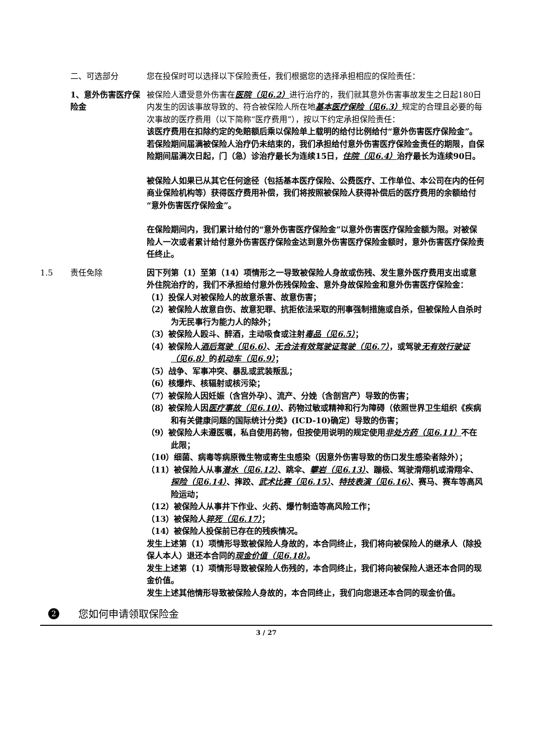二、可选部分 您在投保时可以选择以下保险责任，我们根据您的选择承担相应的保险责任：
1、意外伤害医疗保险金
被保险人遭受意外伤害在医院（见6.2）进行治疗的，我们就其意外伤害事故发生之日起180日内发生的因该事故导致的、符合被保险人所在地基本医疗保险（见6.3）规定的合理且必要的每次事故的医疗费用（以下简称“医疗费用”），按以下约定承担保险责任：
该医疗费用在扣除约定的免赔额后乘以保险单上载明的给付比例给付“意外伤害医疗保险金”。
若保险期间届满被保险人治疗仍未结束的，我们承担给付意外伤害医疗保险金责任的期限，自保险期间届满次日起，门（急）诊治疗最长为连续15日，住院（见6.4）治疗最长为连续90日。
被保险人如果已从其它任何途径（包括基本医疗保险、公费医疗、工作单位、本公司在内的任何商业保险机构等）获得医疗费用补偿，我们将按照被保险人获得补偿后的医疗费用的余额给付“意外伤害医疗保险金”。
在保险期间内，我们累计给付的“意外伤害医疗保险金”以意外伤害医疗保险金额为限。对被保险人一次或者累计给付意外伤害医疗保险金达到意外伤害医疗保险金额时，意外伤害医疗保险责任终止。
1.5 责任免除 因下列第（1）至第（14）项情形之一导致被保险人身故或伤残、发生意外医疗费用支出或意外住院治疗的，我们不承担给付意外伤残保险金、意外身故保险金和意外伤害医疗保险金：
（1）投保人对被保险人的故意杀害、故意伤害；
（2）被保险人故意自伤、故意犯罪、抗拒依法采取的刑事强制措施或自杀，但被保险人自杀时为无民事行为能力人的除外；
（3）被保险人殴斗、醉酒，主动吸食或注射毒品（见6.5）；
（4）被保险人酒后驾驶（见6.6）、无合法有效驾驶证驾驶（见6.7），或驾驶无有效行驶证（见6.8）的机动车（见6.9）；
（5）战争、军事冲突、暴乱或武装叛乱；
（6）核爆炸、核辐射或核污染；
（7）被保险人因妊娠（含宫外孕）、流产、分娩（含剖宫产）导致的伤害；
（8）被保险人因医疗事故（见6.10）、药物过敏或精神和行为障碍（依照世界卫生组织《疾病和有关健康问题的国际统计分类》(ICD-10)确定）导致的伤害；
（9）被保险人未遵医嘱，私自使用药物，但按使用说明的规定使用非处方药（见6.11）不在此限；
（10）细菌、病毒等病原微生物或寄生虫感染（因意外伤害导致的伤口发生感染者除外）；
（11）被保险人从事潜水（见6.12）、跳伞、攀岩（见6.13）、蹦极、驾驶滑翔机或滑翔伞、探险（见6.14）、摔跤、武术比赛（见6.15）、特技表演（见6.16）、赛马、赛车等高风险运动；
（12）被保险人从事井下作业、火药、爆竹制造等高风险工作；
（13）被保险人猝死（见6.17）；
（14）被保险人投保前已存在的残疾情况。
发生上述第（1）项情形导致被保险人身故的，本合同终止，我们将向被保险人的继承人（除投保人本人）退还本合同的现金价值（见6.18）。
发生上述第（1）项情形导致被保险人伤残的，本合同终止，我们将向被保险人退还本合同的现金价值。
发生上述其他情形导致被保险人身故的，本合同终止，我们向您退还本合同的现金价值。
2 您如何申请领取保险金
3 / 27